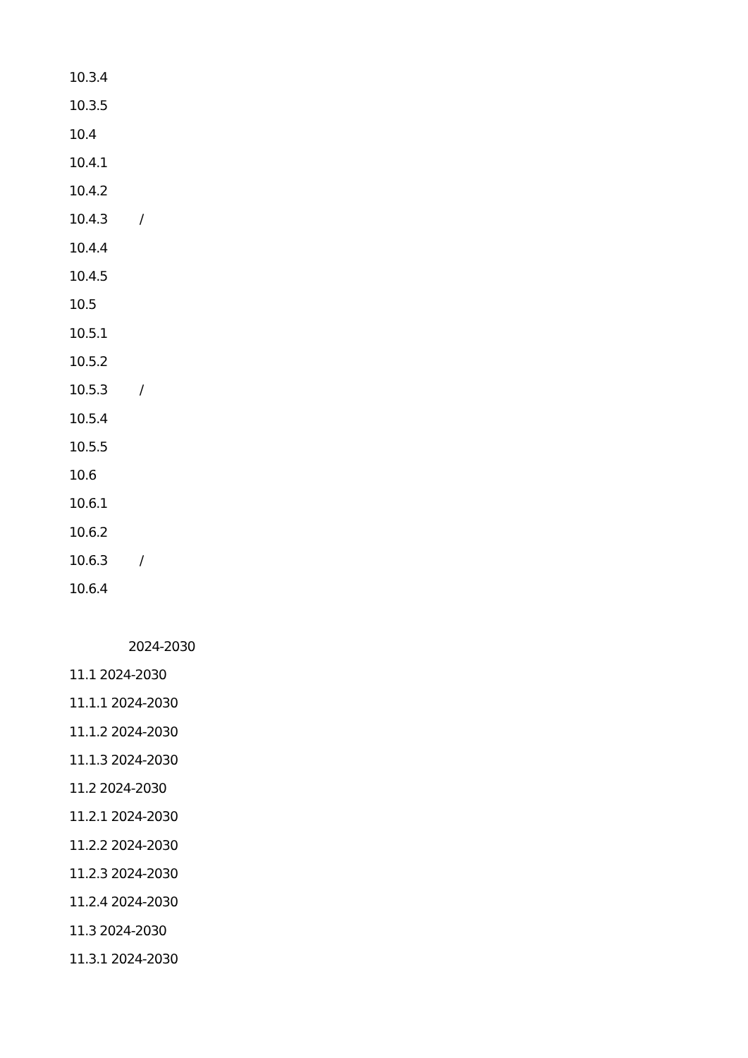10.3.4
10.3.5
10.4
10.4.1
10.4.2
10.4.3 /
10.4.4
10.4.5
10.5
10.5.1
10.5.2
10.5.3 /
10.5.4
10.5.5
10.6
10.6.1
10.6.2
10.6.3 /
10.6.4
2024-2030
11.1 2024-2030
11.1.1 2024-2030
11.1.2 2024-2030
11.1.3 2024-2030
11.2 2024-2030
11.2.1 2024-2030
11.2.2 2024-2030
11.2.3 2024-2030
11.2.4 2024-2030
11.3 2024-2030
11.3.1 2024-2030